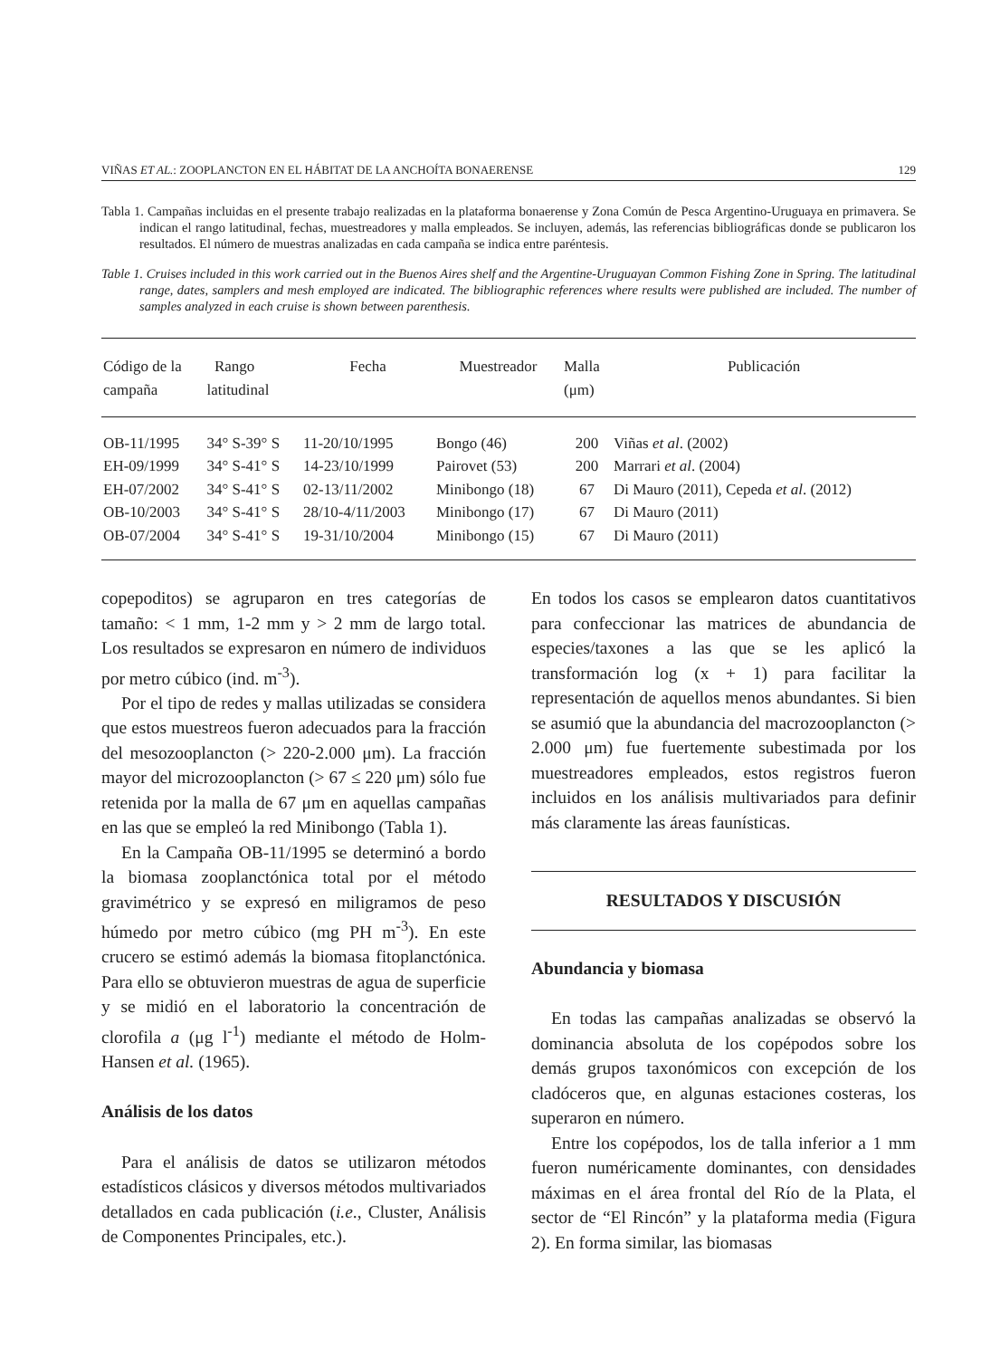VIÑAS ET AL.: ZOOPLANCTON EN EL HÁBITAT DE LA ANCHOÍTA BONAERENSE 129
Tabla 1. Campañas incluidas en el presente trabajo realizadas en la plataforma bonaerense y Zona Común de Pesca Argentino-Uruguaya en primavera. Se indican el rango latitudinal, fechas, muestreadores y malla empleados. Se incluyen, además, las referencias bibliográficas donde se publicaron los resultados. El número de muestras analizadas en cada campaña se indica entre paréntesis.
Table 1. Cruises included in this work carried out in the Buenos Aires shelf and the Argentine-Uruguayan Common Fishing Zone in Spring. The latitudinal range, dates, samplers and mesh employed are indicated. The bibliographic references where results were published are included. The number of samples analyzed in each cruise is shown between parenthesis.
| Código de la campaña | Rango latitudinal | Fecha | Muestreador | Malla (μm) | Publicación |
| --- | --- | --- | --- | --- | --- |
| OB-11/1995 | 34° S-39° S | 11-20/10/1995 | Bongo (46) | 200 | Viñas et al . (2002) |
| EH-09/1999 | 34° S-41° S | 14-23/10/1999 | Pairovet (53) | 200 | Marrari et al . (2004) |
| EH-07/2002 | 34° S-41° S | 02-13/11/2002 | Minibongo (18) | 67 | Di Mauro (2011), Cepeda et al . (2012) |
| OB-10/2003 | 34° S-41° S | 28/10-4/11/2003 | Minibongo (17) | 67 | Di Mauro (2011) |
| OB-07/2004 | 34° S-41° S | 19-31/10/2004 | Minibongo (15) | 67 | Di Mauro (2011) |
copepoditos) se agruparon en tres categorías de tamaño: < 1 mm, 1-2 mm y > 2 mm de largo total. Los resultados se expresaron en número de individuos por metro cúbico (ind. m<sup>-3</sup>).
Por el tipo de redes y mallas utilizadas se considera que estos muestreos fueron adecuados para la fracción del mesozooplancton (> 220-2.000 μm). La fracción mayor del microzooplancton (> 67 ≤ 220 μm) sólo fue retenida por la malla de 67 μm en aquellas campañas en las que se empleó la red Minibongo (Tabla 1).
En la Campaña OB-11/1995 se determinó a bordo la biomasa zooplanctónica total por el método gravimétrico y se expresó en miligramos de peso húmedo por metro cúbico (mg PH m<sup>-3</sup>). En este crucero se estimó además la biomasa fitoplanctónica. Para ello se obtuvieron muestras de agua de superficie y se midió en el laboratorio la concentración de clorofila a (μg l<sup>-1</sup>) mediante el método de Holm-Hansen et al. (1965).
Análisis de los datos
Para el análisis de datos se utilizaron métodos estadísticos clásicos y diversos métodos multivariados detallados en cada publicación (i.e., Cluster, Análisis de Componentes Principales, etc.).
En todos los casos se emplearon datos cuantitativos para confeccionar las matrices de abundancia de especies/taxones a las que se les aplicó la transformación log (x + 1) para facilitar la representación de aquellos menos abundantes. Si bien se asumió que la abundancia del macrozooplancton (> 2.000 μm) fue fuertemente subestimada por los muestreadores empleados, estos registros fueron incluidos en los análisis multivariados para definir más claramente las áreas faunísticas.
RESULTADOS Y DISCUSIÓN
Abundancia y biomasa
En todas las campañas analizadas se observó la dominancia absoluta de los copépodos sobre los demás grupos taxonómicos con excepción de los cladóceros que, en algunas estaciones costeras, los superaron en número.
Entre los copépodos, los de talla inferior a 1 mm fueron numéricamente dominantes, con densidades máximas en el área frontal del Río de la Plata, el sector de “El Rincón” y la plataforma media (Figura 2). En forma similar, las biomasas